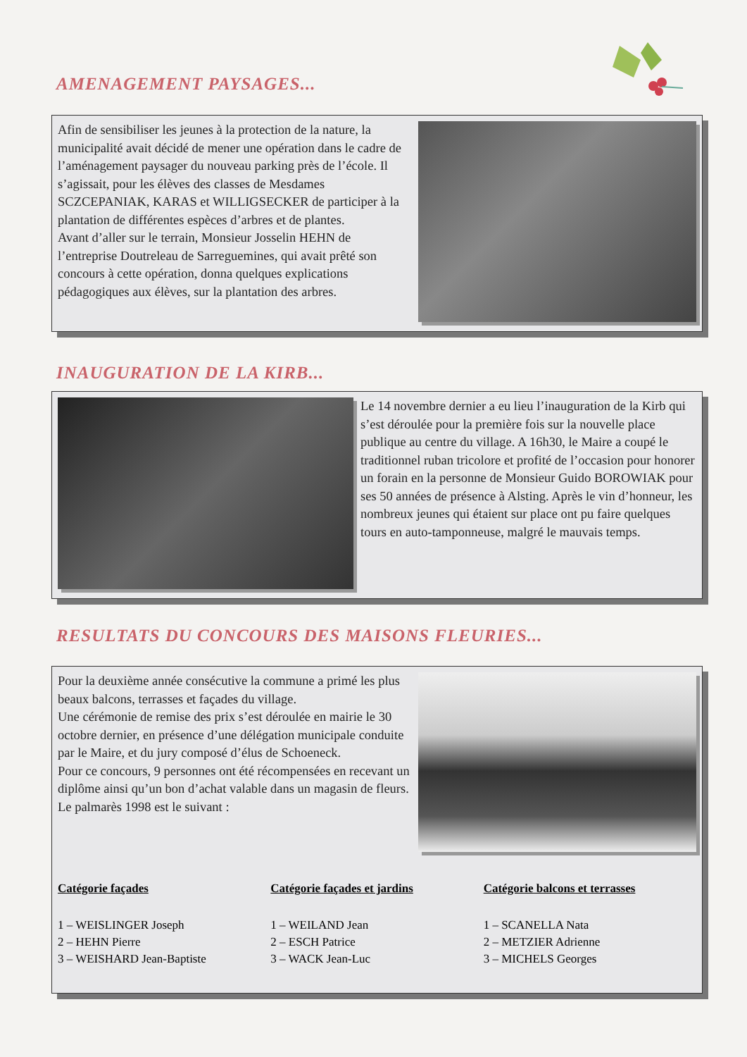AMENAGEMENT PAYSAGES...
Afin de sensibiliser les jeunes à la protection de la nature, la municipalité avait décidé de mener une opération dans le cadre de l’aménagement paysager du nouveau parking près de l’école. Il s’agissait, pour les élèves des classes de Mesdames SCZCEPANIAK, KARAS et WILLIGSECKER de participer à la plantation de différentes espèces d’arbres et de plantes.
Avant d’aller sur le terrain, Monsieur Josselin HEHN de l’entreprise Doutreleau de Sarreguemines, qui avait prêté son concours à cette opération, donna quelques explications pédagogiques aux élèves, sur la plantation des arbres.
INAUGURATION DE LA KIRB...
Le 14 novembre dernier a eu lieu l’inauguration de la Kirb qui s’est déroulée pour la première fois sur la nouvelle place publique au centre du village. A 16h30, le Maire a coupé le traditionnel ruban tricolore et profité de l’occasion pour honorer un forain en la personne de Monsieur Guido BOROWIAK pour ses 50 années de présence à Alsting. Après le vin d’honneur, les nombreux jeunes qui étaient sur place ont pu faire quelques tours en auto-tamponneuse, malgré le mauvais temps.
RESULTATS DU CONCOURS DES MAISONS FLEURIES...
Pour la deuxième année consécutive la commune a primé les plus beaux balcons, terrasses et façades du village.
Une cérémonie de remise des prix s’est déroulée en mairie le 30 octobre dernier, en présence d’une délégation municipale conduite par le Maire, et du jury composé d’élus de Schoeneck.
Pour ce concours, 9 personnes ont été récompensées en recevant un diplôme ainsi qu’un bon d’achat valable dans un magasin de fleurs.
Le palmarès 1998 est le suivant :
Catégorie façades
1 – WEISLINGER Joseph
2 – HEHN Pierre
3 – WEISHARD Jean-Baptiste
Catégorie façades et jardins
1 – WEILAND Jean
2 – ESCH Patrice
3 – WACK Jean-Luc
Catégorie balcons et terrasses
1 – SCANELLA Nata
2 – METZIER Adrienne
3 – MICHELS Georges